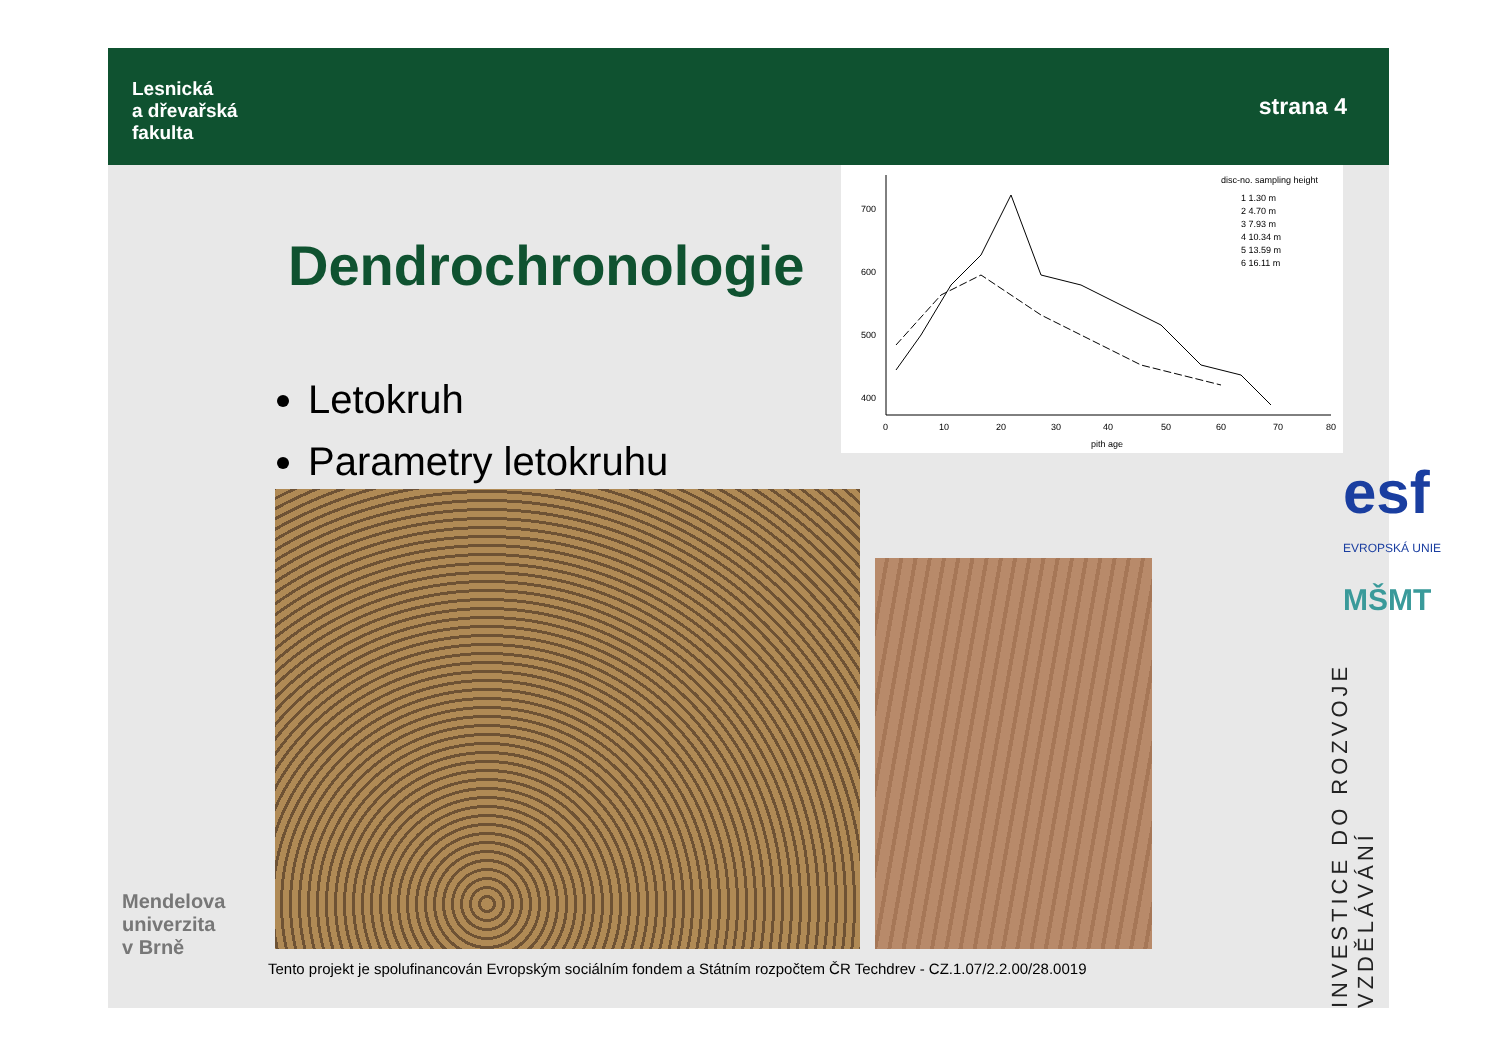Lesnická
a dřevařská
fakulta
strana 4
Dendrochronologie
Letokruh
Parametry letokruhu
700
600
500
400
0
10
20
30
40
50
60
70
80
pith age
disc-no. sampling height
1 1.30 m
2 4.70 m
3 7.93 m
4 10.34 m
5 13.59 m
6 16.11 m
esf
EVROPSKÁ UNIE
MŠMT
INVESTICE DO ROZVOJE VZDĚLÁVÁNÍ
Mendelova
univerzita
v Brně
Tento projekt je spolufinancován Evropským sociálním fondem a Státním rozpočtem ČR Techdrev - CZ.1.07/2.2.00/28.0019